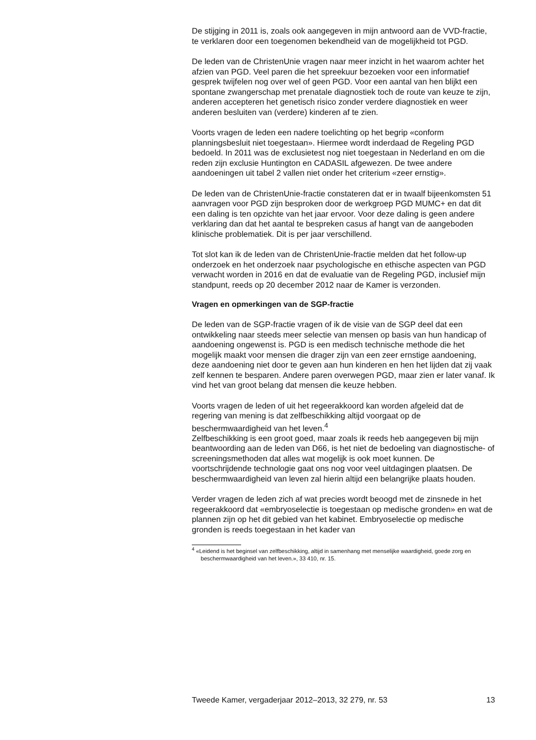De stijging in 2011 is, zoals ook aangegeven in mijn antwoord aan de VVD-fractie, te verklaren door een toegenomen bekendheid van de mogelijkheid tot PGD.
De leden van de ChristenUnie vragen naar meer inzicht in het waarom achter het afzien van PGD. Veel paren die het spreekuur bezoeken voor een informatief gesprek twijfelen nog over wel of geen PGD. Voor een aantal van hen blijkt een spontane zwangerschap met prenatale diagnostiek toch de route van keuze te zijn, anderen accepteren het genetisch risico zonder verdere diagnostiek en weer anderen besluiten van (verdere) kinderen af te zien.
Voorts vragen de leden een nadere toelichting op het begrip «conform planningsbesluit niet toegestaan». Hiermee wordt inderdaad de Regeling PGD bedoeld. In 2011 was de exclusietest nog niet toegestaan in Nederland en om die reden zijn exclusie Huntington en CADASIL afgewezen. De twee andere aandoeningen uit tabel 2 vallen niet onder het criterium «zeer ernstig».
De leden van de ChristenUnie-fractie constateren dat er in twaalf bijeenkomsten 51 aanvragen voor PGD zijn besproken door de werkgroep PGD MUMC+ en dat dit een daling is ten opzichte van het jaar ervoor. Voor deze daling is geen andere verklaring dan dat het aantal te bespreken casus af hangt van de aangeboden klinische problematiek. Dit is per jaar verschillend.
Tot slot kan ik de leden van de ChristenUnie-fractie melden dat het follow-up onderzoek en het onderzoek naar psychologische en ethische aspecten van PGD verwacht worden in 2016 en dat de evaluatie van de Regeling PGD, inclusief mijn standpunt, reeds op 20 december 2012 naar de Kamer is verzonden.
Vragen en opmerkingen van de SGP-fractie
De leden van de SGP-fractie vragen of ik de visie van de SGP deel dat een ontwikkeling naar steeds meer selectie van mensen op basis van hun handicap of aandoening ongewenst is. PGD is een medisch technische methode die het mogelijk maakt voor mensen die drager zijn van een zeer ernstige aandoening, deze aandoening niet door te geven aan hun kinderen en hen het lijden dat zij vaak zelf kennen te besparen. Andere paren overwegen PGD, maar zien er later vanaf. Ik vind het van groot belang dat mensen die keuze hebben.
Voorts vragen de leden of uit het regeerakkoord kan worden afgeleid dat de regering van mening is dat zelfbeschikking altijd voorgaat op de beschermwaardigheid van het leven.<sup>4</sup>
Zelfbeschikking is een groot goed, maar zoals ik reeds heb aangegeven bij mijn beantwoording aan de leden van D66, is het niet de bedoeling van diagnostische- of screeningsmethoden dat alles wat mogelijk is ook moet kunnen. De voortschrijdende technologie gaat ons nog voor veel uitdagingen plaatsen. De beschermwaardigheid van leven zal hierin altijd een belangrijke plaats houden.
Verder vragen de leden zich af wat precies wordt beoogd met de zinsnede in het regeerakkoord dat «embryoselectie is toegestaan op medische gronden» en wat de plannen zijn op het dit gebied van het kabinet. Embryoselectie op medische gronden is reeds toegestaan in het kader van
<sup>4</sup> «Leidend is het beginsel van zelfbeschikking, altijd in samenhang met menselijke waardigheid, goede zorg en beschermwaardigheid van het leven.», 33 410, nr. 15.
Tweede Kamer, vergaderjaar 2012–2013, 32 279, nr. 53 13